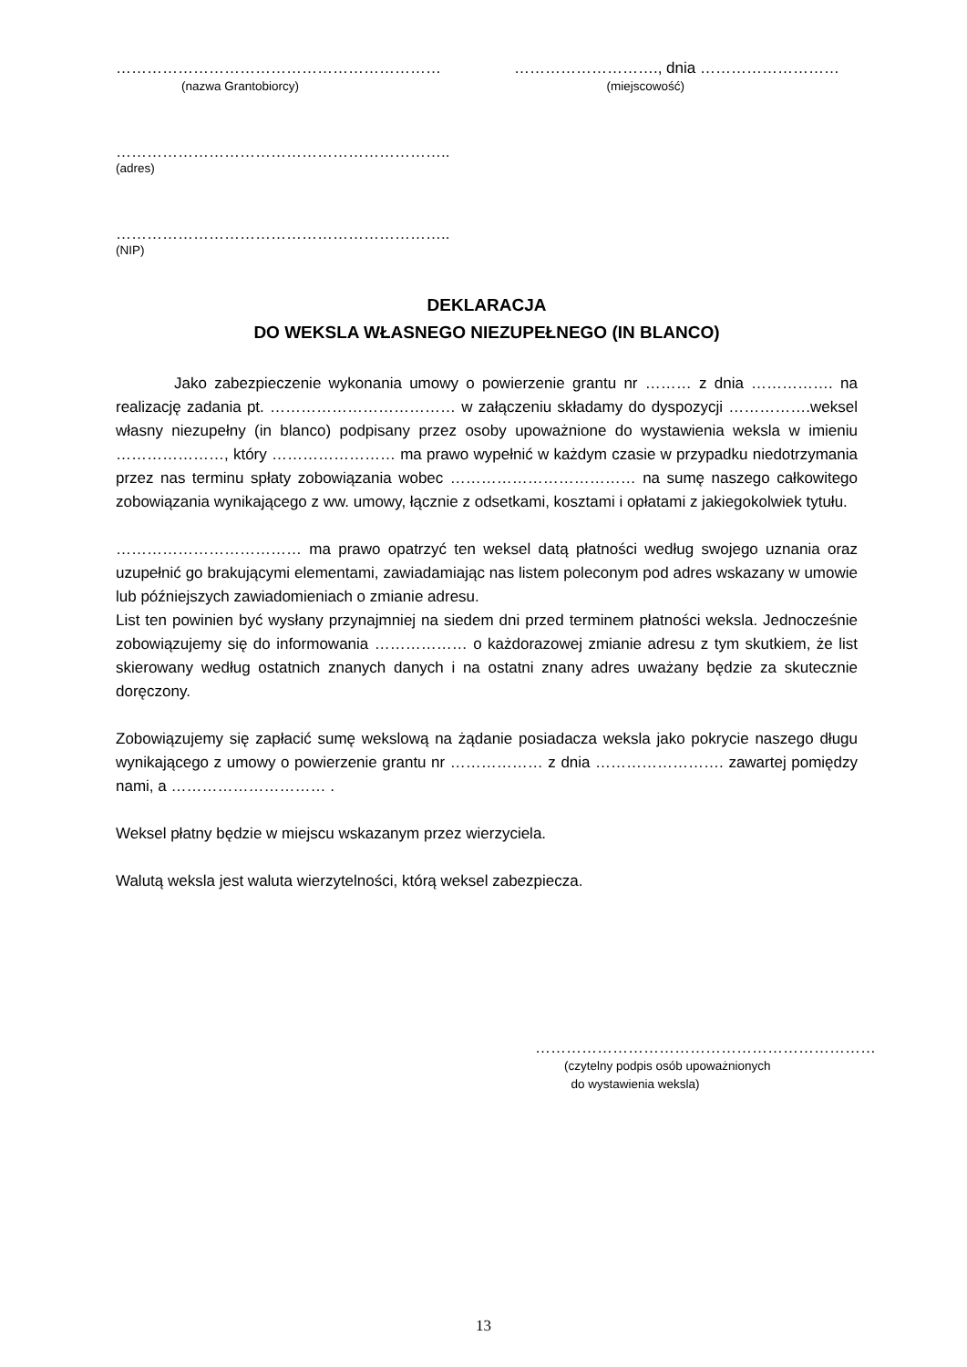……………………………………………………… ………………………., dnia ………………………
(nazwa Grantobiorcy) (miejscowość)
………………………………………………………..
(adres)
………………………………………………………..
(NIP)
DEKLARACJA
DO WEKSLA WŁASNEGO NIEZUPEŁNEGO (IN BLANCO)
Jako zabezpieczenie wykonania umowy o powierzenie grantu nr ……… z dnia ……………. na realizację zadania pt. ……………………………… w załączeniu składamy do dyspozycji …………….weksel własny niezupełny (in blanco) podpisany przez osoby upoważnione do wystawienia weksla w imieniu …………………, który …………………… ma prawo wypełnić w każdym czasie w przypadku niedotrzymania przez nas terminu spłaty zobowiązania wobec ……………………………… na sumę naszego całkowitego zobowiązania wynikającego z ww. umowy, łącznie z odsetkami, kosztami i opłatami z jakiegokolwiek tytułu.
……………………………… ma prawo opatrzyć ten weksel datą płatności według swojego uznania oraz uzupełnić go brakującymi elementami, zawiadamiając nas listem poleconym pod adres wskazany w umowie lub późniejszych zawiadomieniach o zmianie adresu.
List ten powinien być wysłany przynajmniej na siedem dni przed terminem płatności weksla. Jednocześnie zobowiązujemy się do informowania ……………… o każdorazowej zmianie adresu z tym skutkiem, że list skierowany według ostatnich znanych danych i na ostatni znany adres uważany będzie za skutecznie doręczony.
Zobowiązujemy się zapłacić sumę wekslową na żądanie posiadacza weksla jako pokrycie naszego długu wynikającego z umowy o powierzenie grantu nr ……………… z dnia ……………………. zawartej pomiędzy nami, a ………………………… .
Weksel płatny będzie w miejscu wskazanym przez wierzyciela.
Walutą weksla jest waluta wierzytelności, którą weksel zabezpiecza.
…………………………………………………………
(czytelny podpis osób upoważnionych
do wystawienia weksla)
13